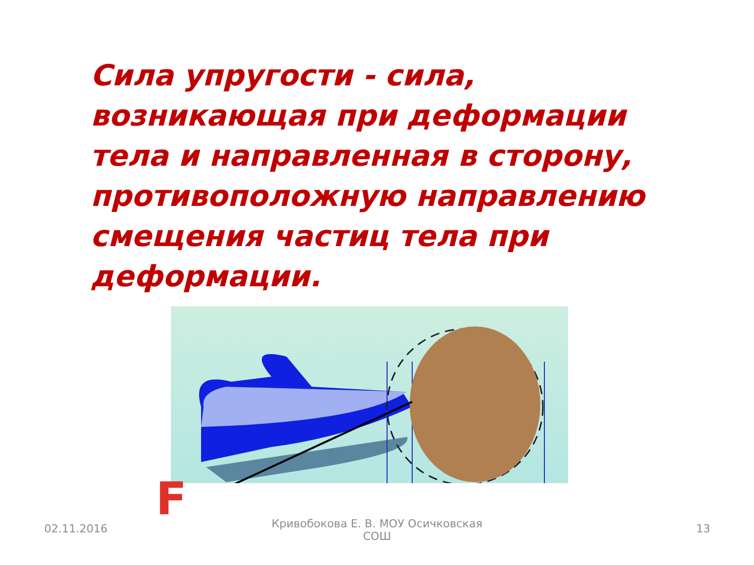Сила упругости - сила, возникающая при деформации тела и направленная в сторону, противоположную направлению смещения частиц тела при деформации.
F
02.11.2016
Кривобокова Е. В. МОУ Осичковская СОШ
13